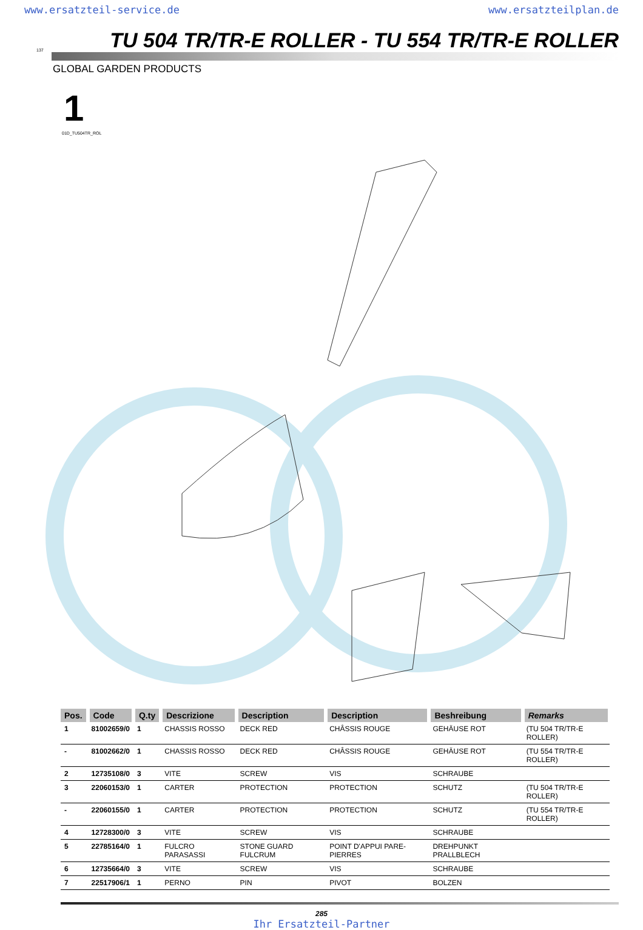www.ersatzteil-service.de www.ersatzteilplan.de
137 TU 504 TR/TR-E ROLLER - TU 554 TR/TR-E ROLLER
GLOBAL GARDEN PRODUCTS
1
01D_TU504TR_ROL
| Pos. | Code | Q.ty | Descrizione | Description | Description | Beshreibung | Remarks |
| --- | --- | --- | --- | --- | --- | --- | --- |
| 1 | 81002659/0 | 1 | CHASSIS ROSSO | DECK RED | CHÂSSIS ROUGE | GEHÄUSE ROT | (TU 504 TR/TR-E ROLLER) |
| - | 81002662/0 | 1 | CHASSIS ROSSO | DECK RED | CHÂSSIS ROUGE | GEHÄUSE ROT | (TU 554 TR/TR-E ROLLER) |
| 2 | 12735108/0 | 3 | VITE | SCREW | VIS | SCHRAUBE | |
| 3 | 22060153/0 | 1 | CARTER | PROTECTION | PROTECTION | SCHUTZ | (TU 504 TR/TR-E ROLLER) |
| - | 22060155/0 | 1 | CARTER | PROTECTION | PROTECTION | SCHUTZ | (TU 554 TR/TR-E ROLLER) |
| 4 | 12728300/0 | 3 | VITE | SCREW | VIS | SCHRAUBE | |
| 5 | 22785164/0 | 1 | FULCRO PARASASSI | STONE GUARD FULCRUM | POINT D'APPUI PARE-PIERRES | DREHPUNKT PRALLBLECH | |
| 6 | 12735664/0 | 3 | VITE | SCREW | VIS | SCHRAUBE | |
| 7 | 22517906/1 | 1 | PERNO | PIN | PIVOT | BOLZEN | |
285
Ihr Ersatzteil-Partner